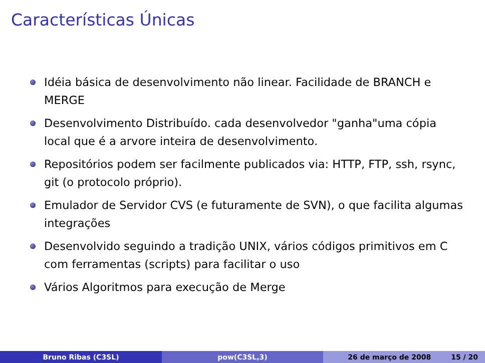Características Únicas
Idéia básica de desenvolvimento não linear. Facilidade de BRANCH e MERGE
Desenvolvimento Distribuído. cada desenvolvedor "ganha"uma cópia local que é a arvore inteira de desenvolvimento.
Repositórios podem ser facilmente publicados via: HTTP, FTP, ssh, rsync, git (o protocolo próprio).
Emulador de Servidor CVS (e futuramente de SVN), o que facilita algumas integrações
Desenvolvido seguindo a tradição UNIX, vários códigos primitivos em C com ferramentas (scripts) para facilitar o uso
Vários Algoritmos para execução de Merge
Bruno Ribas (C3SL) pow(C3SL,3) 26 de março de 2008 15 / 20